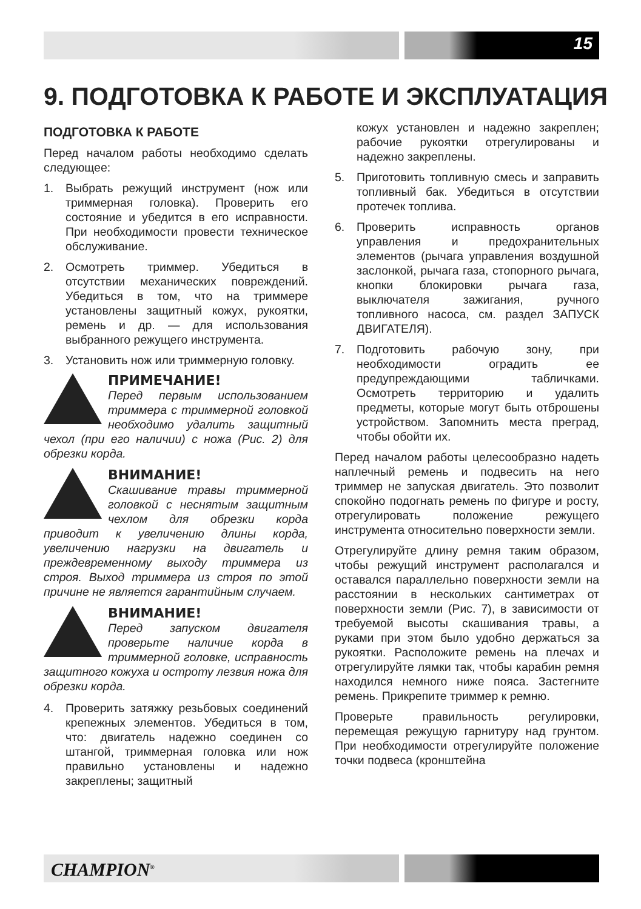15
9. ПОДГОТОВКА К РАБОТЕ И ЭКСПЛУАТАЦИЯ
ПОДГОТОВКА К РАБОТЕ
Перед началом работы необходимо сделать следующее:
1. Выбрать режущий инструмент (нож или триммерная головка). Проверить его состояние и убедится в его исправности. При необходимости провести техническое обслуживание.
2. Осмотреть триммер. Убедиться в отсутствии механических повреждений. Убедиться в том, что на триммере установлены защитный кожух, рукоятки, ремень и др. — для использования выбранного режущего инструмента.
3. Установить нож или триммерную головку.
ПРИМЕЧАНИЕ!
Перед первым использованием триммера с триммерной головкой необходимо удалить защитный чехол (при его наличии) с ножа (Рис. 2) для обрезки корда.
ВНИМАНИЕ!
Скашивание травы триммерной головкой с неснятым защитным чехлом для обрезки корда приводит к увеличению длины корда, увеличению нагрузки на двигатель и преждевременному выходу триммера из строя. Выход триммера из строя по этой причине не является гарантийным случаем.
ВНИМАНИЕ!
Перед запуском двигателя проверьте наличие корда в триммерной головке, исправность защитного кожуха и остроту лезвия ножа для обрезки корда.
4. Проверить затяжку резьбовых соединений крепежных элементов. Убедиться в том, что: двигатель надежно соединен со штангой, триммерная головка или нож правильно установлены и надежно закреплены; защитный
кожух установлен и надежно закреплен; рабочие рукоятки отрегулированы и надежно закреплены.
5. Приготовить топливную смесь и заправить топливный бак. Убедиться в отсутствии протечек топлива.
6. Проверить исправность органов управления и предохранительных элементов (рычага управления воздушной заслонкой, рычага газа, стопорного рычага, кнопки блокировки рычага газа, выключателя зажигания, ручного топливного насоса, см. раздел ЗАПУСК ДВИГАТЕЛЯ).
7. Подготовить рабочую зону, при необходимости оградить ее предупреждающими табличками. Осмотреть территорию и удалить предметы, которые могут быть отброшены устройством. Запомнить места преград, чтобы обойти их.
Перед началом работы целесообразно надеть наплечный ремень и подвесить на него триммер не запуская двигатель. Это позволит спокойно подогнать ремень по фигуре и росту, отрегулировать положение режущего инструмента относительно поверхности земли.
Отрегулируйте длину ремня таким образом, чтобы режущий инструмент располагался и оставался параллельно поверхности земли на расстоянии в нескольких сантиметрах от поверхности земли (Рис. 7), в зависимости от требуемой высоты скашивания травы, а руками при этом было удобно держаться за рукоятки. Расположите ремень на плечах и отрегулируйте лямки так, чтобы карабин ремня находился немного ниже пояса. Застегните ремень. Прикрепите триммер к ремню.
Проверьте правильность регулировки, перемещая режущую гарнитуру над грунтом. При необходимости отрегулируйте положение точки подвеса (кронштейна
CHAMPION<sup>®</sup>